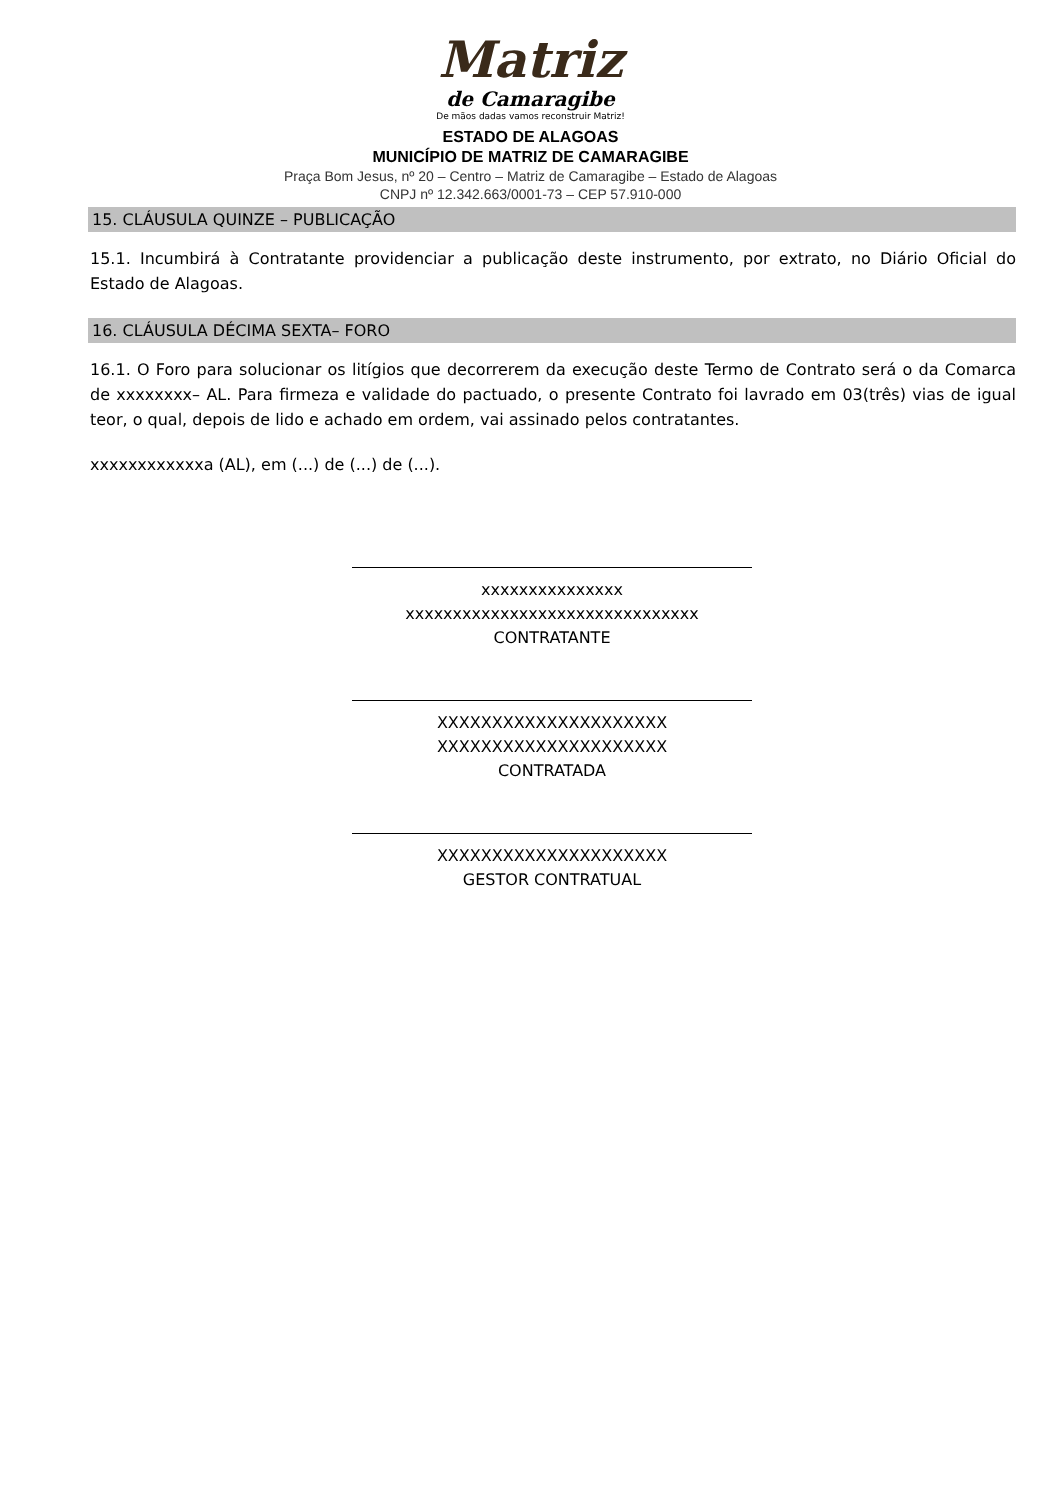Matriz
de Camaragibe
De mãos dadas vamos reconstruir Matriz!
ESTADO DE ALAGOAS
MUNICÍPIO DE MATRIZ DE CAMARAGIBE
Praça Bom Jesus, nº 20 – Centro – Matriz de Camaragibe – Estado de Alagoas
CNPJ nº 12.342.663/0001-73 – CEP 57.910-000
15. CLÁUSULA QUINZE – PUBLICAÇÃO
15.1. Incumbirá à Contratante providenciar a publicação deste instrumento, por extrato, no Diário Oficial do Estado de Alagoas.
16. CLÁUSULA DÉCIMA SEXTA– FORO
16.1. O Foro para solucionar os litígios que decorrerem da execução deste Termo de Contrato será o da Comarca de xxxxxxxx– AL. Para firmeza e validade do pactuado, o presente Contrato foi lavrado em 03(três) vias de igual teor, o qual, depois de lido e achado em ordem, vai assinado pelos contratantes.
xxxxxxxxxxxxa (AL), em (...) de (...) de (...).
xxxxxxxxxxxxxxx
xxxxxxxxxxxxxxxxxxxxxxxxxxxxxxx
CONTRATANTE
XXXXXXXXXXXXXXXXXXXXX
XXXXXXXXXXXXXXXXXXXXX
CONTRATADA
XXXXXXXXXXXXXXXXXXXXX
GESTOR CONTRATUAL